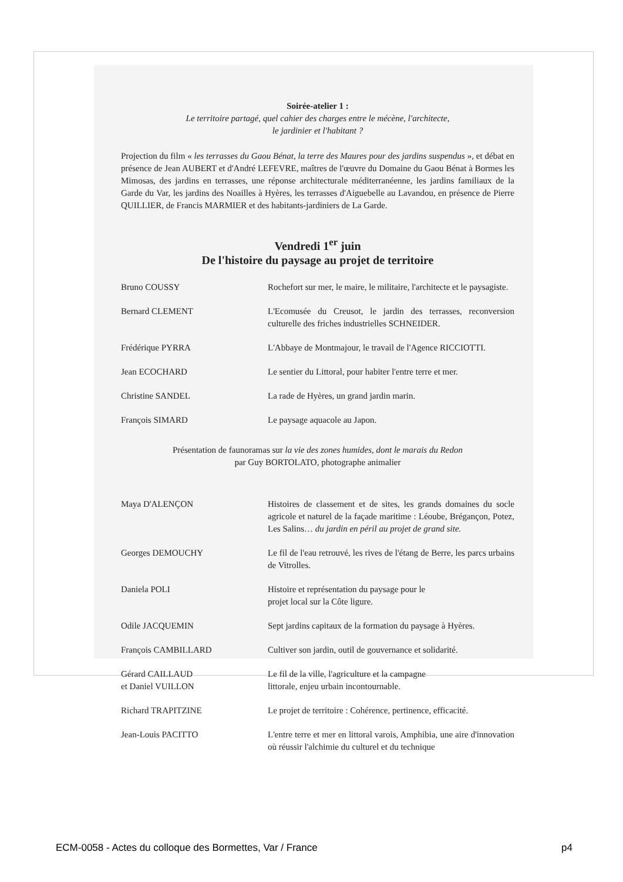Soirée-atelier 1 :
Le territoire partagé, quel cahier des charges entre le mécène, l'architecte,
le jardinier et l'habitant ?
Projection du film « les terrasses du Gaou Bénat, la terre des Maures pour des jardins suspendus », et débat en présence de Jean AUBERT et d'André LEFEVRE, maîtres de l'œuvre du Domaine du Gaou Bénat à Bormes les Mimosas, des jardins en terrasses, une réponse architecturale méditerranéenne, les jardins familiaux de la Garde du Var, les jardins des Noailles à Hyères, les terrasses d'Aiguebelle au Lavandou, en présence de Pierre QUILLIER, de Francis MARMIER et des habitants-jardiniers de La Garde.
Vendredi 1<sup>er</sup> juin
De l'histoire du paysage au projet de territoire
Bruno COUSSY Rochefort sur mer, le maire, le militaire, l'architecte et le paysagiste.
Bernard CLEMENT L'Ecomusée du Creusot, le jardin des terrasses, reconversion culturelle des friches industrielles SCHNEIDER.
Frédérique PYRRA L'Abbaye de Montmajour, le travail de l'Agence RICCIOTTI.
Jean ECOCHARD Le sentier du Littoral, pour habiter l'entre terre et mer.
Christine SANDEL La rade de Hyères, un grand jardin marin.
François SIMARD Le paysage aquacole au Japon.
Présentation de faunoramas sur la vie des zones humides, dont le marais du Redon
par Guy BORTOLATO, photographe animalier
Maya D'ALENÇON Histoires de classement et de sites, les grands domaines du socle agricole et naturel de la façade maritime : Léoube, Brégançon, Potez, Les Salins… du jardin en péril au projet de grand site.
Georges DEMOUCHY Le fil de l'eau retrouvé, les rives de l'étang de Berre, les parcs urbains de Vitrolles.
Daniela POLI Histoire et représentation du paysage pour le
projet local sur la Côte ligure.
Odile JACQUEMIN Sept jardins capitaux de la formation du paysage à Hyères.
François CAMBILLARD Cultiver son jardin, outil de gouvernance et solidarité.
Gérard CAILLAUD
et Daniel VUILLON
Le fil de la ville, l'agriculture et la campagne
littorale, enjeu urbain incontournable.
Richard TRAPITZINE Le projet de territoire : Cohérence, pertinence, efficacité.
Jean-Louis PACITTO L'entre terre et mer en littoral varois, Amphibia, une aire d'innovation où réussir l'alchimie du culturel et du technique
ECM-0058 - Actes du colloque des Bormettes, Var / France p4